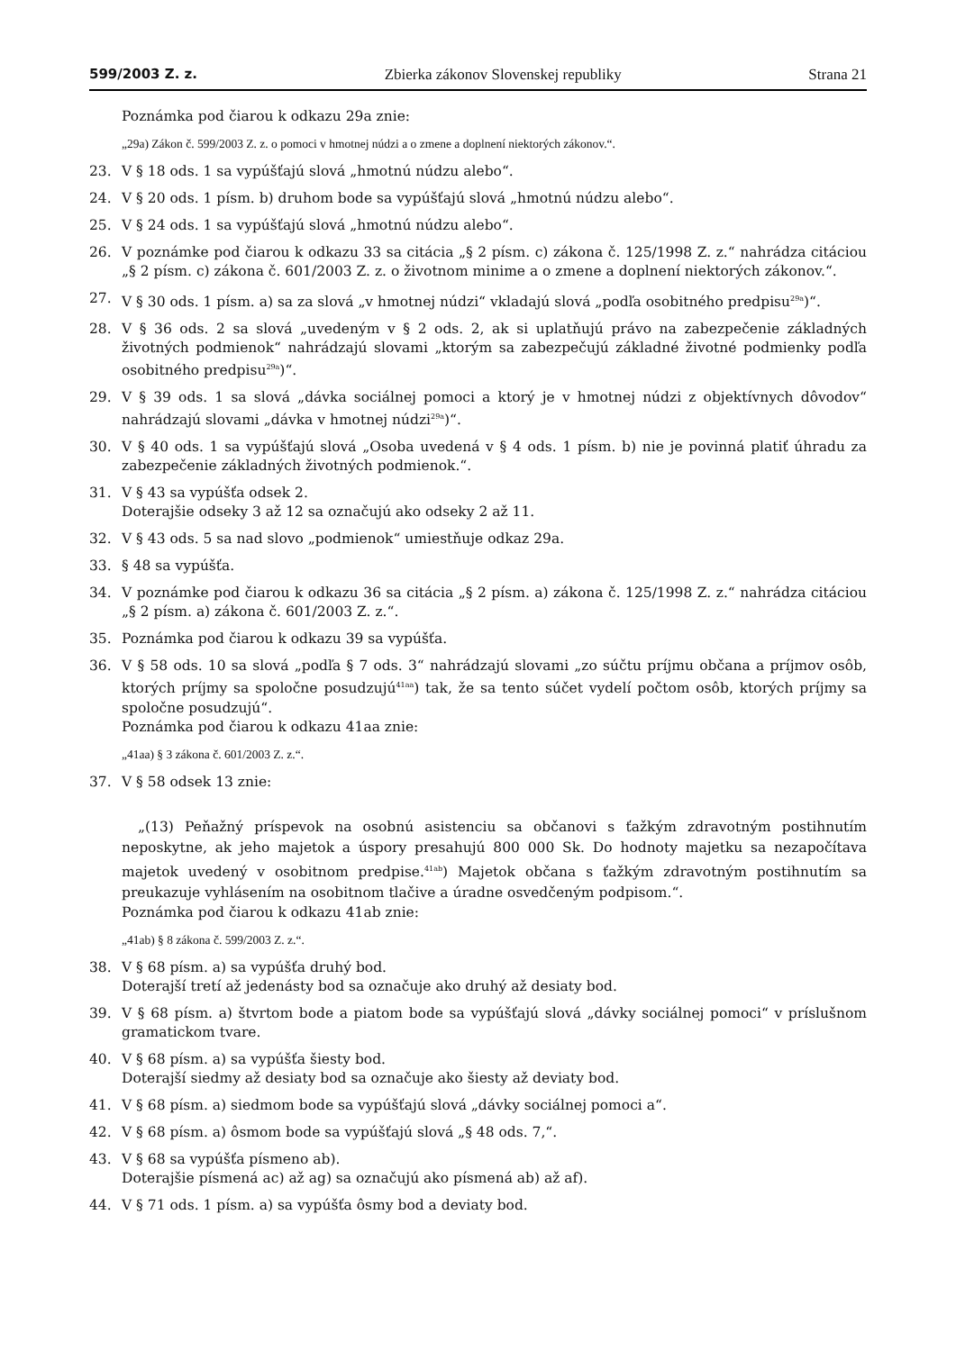599/2003 Z. z. Zbierka zákonov Slovenskej republiky Strana 21
Poznámka pod čiarou k odkazu 29a znie:
„29a) Zákon č. 599/2003 Z. z. o pomoci v hmotnej núdzi a o zmene a doplnení niektorých zákonov.“.
23. V § 18 ods. 1 sa vypúšťajú slová „hmotnú núdzu alebo“.
24. V § 20 ods. 1 písm. b) druhom bode sa vypúšťajú slová „hmotnú núdzu alebo“.
25. V § 24 ods. 1 sa vypúšťajú slová „hmotnú núdzu alebo“.
26. V poznámke pod čiarou k odkazu 33 sa citácia „§ 2 písm. c) zákona č. 125/1998 Z. z.“ nahrádza citáciou „§ 2 písm. c) zákona č. 601/2003 Z. z. o životnom minime a o zmene a doplnení niektorých zákonov.“.
27. V § 30 ods. 1 písm. a) sa za slová „v hmotnej núdzi“ vkladajú slová „podľa osobitného predpisu<sup>29a</sup>)“.
28. V § 36 ods. 2 sa slová „uvedeným v § 2 ods. 2, ak si uplatňujú právo na zabezpečenie základných životných podmienok“ nahrádzajú slovami „ktorým sa zabezpečujú základné životné podmienky podľa osobitného predpisu<sup>29a</sup>)“.
29. V § 39 ods. 1 sa slová „dávka sociálnej pomoci a ktorý je v hmotnej núdzi z objektívnych dôvodov“ nahrádzajú slovami „dávka v hmotnej núdzi<sup>29a</sup>)“.
30. V § 40 ods. 1 sa vypúšťajú slová „Osoba uvedená v § 4 ods. 1 písm. b) nie je povinná platiť úhradu za zabezpečenie základných životných podmienok.“.
31. V § 43 sa vypúšťa odsek 2.
Doterajšie odseky 3 až 12 sa označujú ako odseky 2 až 11.
32. V § 43 ods. 5 sa nad slovo „podmienok“ umiestňuje odkaz 29a.
33. § 48 sa vypúšťa.
34. V poznámke pod čiarou k odkazu 36 sa citácia „§ 2 písm. a) zákona č. 125/1998 Z. z.“ nahrádza citáciou „§ 2 písm. a) zákona č. 601/2003 Z. z.“.
35. Poznámka pod čiarou k odkazu 39 sa vypúšťa.
36. V § 58 ods. 10 sa slová „podľa § 7 ods. 3“ nahrádzajú slovami „zo súčtu príjmu občana a príjmov osôb, ktorých príjmy sa spoločne posudzujú<sup>41aa</sup>) tak, že sa tento súčet vydelí počtom osôb, ktorých príjmy sa spoločne posudzujú“.
Poznámka pod čiarou k odkazu 41aa znie:
„41aa) § 3 zákona č. 601/2003 Z. z.“.
37. V § 58 odsek 13 znie:
„(13) Peňažný príspevok na osobnú asistenciu sa občanovi s ťažkým zdravotným postihnutím neposkytne, ak jeho majetok a úspory presahujú 800 000 Sk. Do hodnoty majetku sa nezapočítava majetok uvedený v osobitnom predpise.<sup>41ab</sup>) Majetok občana s ťažkým zdravotným postihnutím sa preukazuje vyhlásením na osobitnom tlačive a úradne osvedčeným podpisom.“.
Poznámka pod čiarou k odkazu 41ab znie:
„41ab) § 8 zákona č. 599/2003 Z. z.“.
38. V § 68 písm. a) sa vypúšťa druhý bod.
Doterajší tretí až jedenásty bod sa označuje ako druhý až desiaty bod.
39. V § 68 písm. a) štvrtom bode a piatom bode sa vypúšťajú slová „dávky sociálnej pomoci“ v príslušnom gramatickom tvare.
40. V § 68 písm. a) sa vypúšťa šiesty bod.
Doterajší siedmy až desiaty bod sa označuje ako šiesty až deviaty bod.
41. V § 68 písm. a) siedmom bode sa vypúšťajú slová „dávky sociálnej pomoci a“.
42. V § 68 písm. a) ôsmom bode sa vypúšťajú slová „§ 48 ods. 7,“.
43. V § 68 sa vypúšťa písmeno ab).
Doterajšie písmená ac) až ag) sa označujú ako písmená ab) až af).
44. V § 71 ods. 1 písm. a) sa vypúšťa ôsmy bod a deviaty bod.